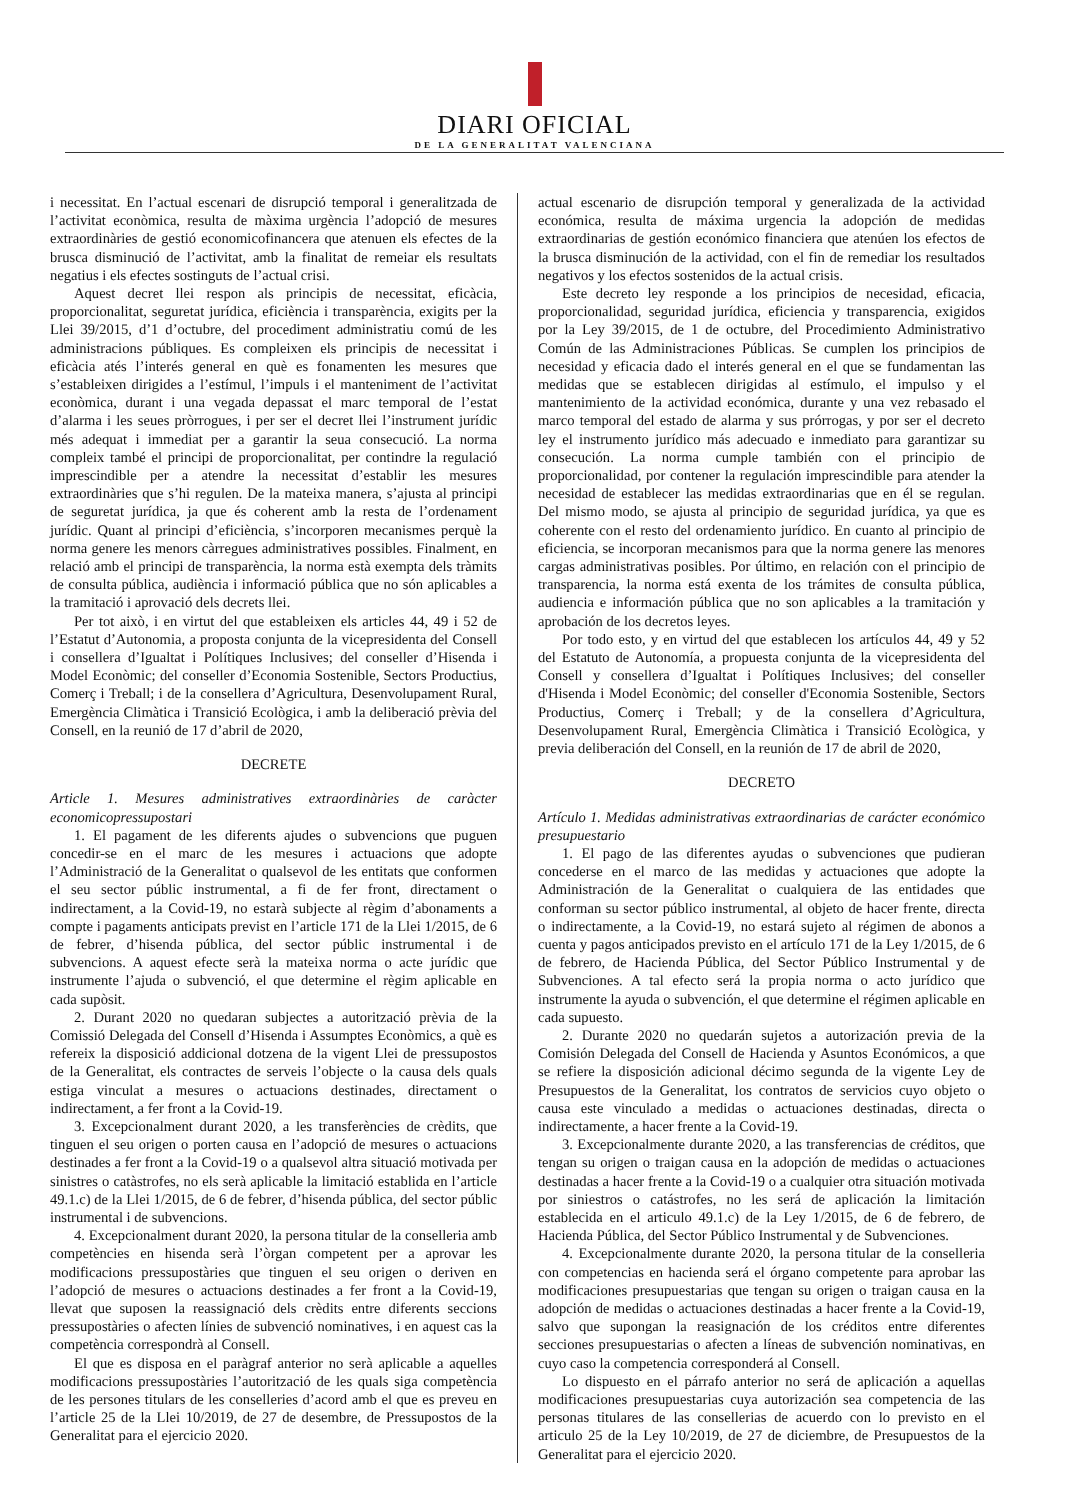DIARI OFICIAL
DE LA GENERALITAT VALENCIANA
i necessitat. En l’actual escenari de disrupció temporal i generalitzada de l’activitat econòmica, resulta de màxima urgència l’adopció de mesures extraordinàries de gestió economicofinancera que atenuen els efectes de la brusca disminució de l’activitat, amb la finalitat de remeiar els resultats negatius i els efectes sostinguts de l’actual crisi.
Aquest decret llei respon als principis de necessitat, eficàcia, proporcionalitat, seguretat jurídica, eficiència i transparència, exigits per la Llei 39/2015, d’1 d’octubre, del procediment administratiu comú de les administracions públiques. Es compleixen els principis de necessitat i eficàcia atés l’interés general en què es fonamenten les mesures que s’estableixen dirigides a l’estímul, l’impuls i el manteniment de l’activitat econòmica, durant i una vegada depassat el marc temporal de l’estat d’alarma i les seues pròrrogues, i per ser el decret llei l’instrument jurídic més adequat i immediat per a garantir la seua consecució. La norma compleix també el principi de proporcionalitat, per contindre la regulació imprescindible per a atendre la necessitat d’establir les mesures extraordinàries que s’hi regulen. De la mateixa manera, s’ajusta al principi de seguretat jurídica, ja que és coherent amb la resta de l’ordenament jurídic. Quant al principi d’eficiència, s’incorporen mecanismes perquè la norma genere les menors càrregues administratives possibles. Finalment, en relació amb el principi de transparència, la norma està exempta dels tràmits de consulta pública, audiència i informació pública que no són aplicables a la tramitació i aprovació dels decrets llei.
Per tot això, i en virtut del que estableixen els articles 44, 49 i 52 de l’Estatut d’Autonomia, a proposta conjunta de la vicepresidenta del Consell i consellera d’Igualtat i Polítiques Inclusives; del conseller d’Hisenda i Model Econòmic; del conseller d’Economia Sostenible, Sectors Productius, Comerç i Treball; i de la consellera d’Agricultura, Desenvolupament Rural, Emergència Climàtica i Transició Ecològica, i amb la deliberació prèvia del Consell, en la reunió de 17 d’abril de 2020,
DECRETE
Article 1. Mesures administratives extraordinàries de caràcter economicopressupostari
1. El pagament de les diferents ajudes o subvencions que puguen concedir-se en el marc de les mesures i actuacions que adopte l’Administració de la Generalitat o qualsevol de les entitats que conformen el seu sector públic instrumental, a fi de fer front, directament o indirectament, a la Covid-19, no estarà subjecte al règim d’abonaments a compte i pagaments anticipats previst en l’article 171 de la Llei 1/2015, de 6 de febrer, d’hisenda pública, del sector públic instrumental i de subvencions. A aquest efecte serà la mateixa norma o acte jurídic que instrumente l’ajuda o subvenció, el que determine el règim aplicable en cada supòsit.
2. Durant 2020 no quedaran subjectes a autorització prèvia de la Comissió Delegada del Consell d’Hisenda i Assumptes Econòmics, a què es refereix la disposició addicional dotzena de la vigent Llei de pressupostos de la Generalitat, els contractes de serveis l’objecte o la causa dels quals estiga vinculat a mesures o actuacions destinades, directament o indirectament, a fer front a la Covid-19.
3. Excepcionalment durant 2020, a les transferències de crèdits, que tinguen el seu origen o porten causa en l’adopció de mesures o actuacions destinades a fer front a la Covid-19 o a qualsevol altra situació motivada per sinistres o catàstrofes, no els serà aplicable la limitació establida en l’article 49.1.c) de la Llei 1/2015, de 6 de febrer, d’hisenda pública, del sector públic instrumental i de subvencions.
4. Excepcionalment durant 2020, la persona titular de la conselleria amb competències en hisenda serà l’òrgan competent per a aprovar les modificacions pressupostàries que tinguen el seu origen o deriven en l’adopció de mesures o actuacions destinades a fer front a la Covid-19, llevat que suposen la reassignació dels crèdits entre diferents seccions pressupostàries o afecten línies de subvenció nominatives, i en aquest cas la competència correspondrà al Consell.
El que es disposa en el paràgraf anterior no serà aplicable a aquelles modificacions pressupostàries l’autorització de les quals siga competència de les persones titulars de les conselleries d’acord amb el que es preveu en l’article 25 de la Llei 10/2019, de 27 de desembre, de Pressupostos de la Generalitat para el ejercicio 2020.
actual escenario de disrupción temporal y generalizada de la actividad económica, resulta de máxima urgencia la adopción de medidas extraordinarias de gestión económico financiera que atenúen los efectos de la brusca disminución de la actividad, con el fin de remediar los resultados negativos y los efectos sostenidos de la actual crisis.
Este decreto ley responde a los principios de necesidad, eficacia, proporcionalidad, seguridad jurídica, eficiencia y transparencia, exigidos por la Ley 39/2015, de 1 de octubre, del Procedimiento Administrativo Común de las Administraciones Públicas. Se cumplen los principios de necesidad y eficacia dado el interés general en el que se fundamentan las medidas que se establecen dirigidas al estímulo, el impulso y el mantenimiento de la actividad económica, durante y una vez rebasado el marco temporal del estado de alarma y sus prórrogas, y por ser el decreto ley el instrumento jurídico más adecuado e inmediato para garantizar su consecución. La norma cumple también con el principio de proporcionalidad, por contener la regulación imprescindible para atender la necesidad de establecer las medidas extraordinarias que en él se regulan. Del mismo modo, se ajusta al principio de seguridad jurídica, ya que es coherente con el resto del ordenamiento jurídico. En cuanto al principio de eficiencia, se incorporan mecanismos para que la norma genere las menores cargas administrativas posibles. Por último, en relación con el principio de transparencia, la norma está exenta de los trámites de consulta pública, audiencia e información pública que no son aplicables a la tramitación y aprobación de los decretos leyes.
Por todo esto, y en virtud del que establecen los artículos 44, 49 y 52 del Estatuto de Autonomía, a propuesta conjunta de la vicepresidenta del Consell y consellera d’Igualtat i Polítiques Inclusives; del conseller d'Hisenda i Model Econòmic; del conseller d'Economia Sostenible, Sectors Productius, Comerç i Treball; y de la consellera d’Agricultura, Desenvolupament Rural, Emergència Climàtica i Transició Ecològica, y previa deliberación del Consell, en la reunión de 17 de abril de 2020,
DECRETO
Artículo 1. Medidas administrativas extraordinarias de carácter económico presupuestario
1. El pago de las diferentes ayudas o subvenciones que pudieran concederse en el marco de las medidas y actuaciones que adopte la Administración de la Generalitat o cualquiera de las entidades que conforman su sector público instrumental, al objeto de hacer frente, directa o indirectamente, a la Covid-19, no estará sujeto al régimen de abonos a cuenta y pagos anticipados previsto en el artículo 171 de la Ley 1/2015, de 6 de febrero, de Hacienda Pública, del Sector Público Instrumental y de Subvenciones. A tal efecto será la propia norma o acto jurídico que instrumente la ayuda o subvención, el que determine el régimen aplicable en cada supuesto.
2. Durante 2020 no quedarán sujetos a autorización previa de la Comisión Delegada del Consell de Hacienda y Asuntos Económicos, a que se refiere la disposición adicional décimo segunda de la vigente Ley de Presupuestos de la Generalitat, los contratos de servicios cuyo objeto o causa este vinculado a medidas o actuaciones destinadas, directa o indirectamente, a hacer frente a la Covid-19.
3. Excepcionalmente durante 2020, a las transferencias de créditos, que tengan su origen o traigan causa en la adopción de medidas o actuaciones destinadas a hacer frente a la Covid-19 o a cualquier otra situación motivada por siniestros o catástrofes, no les será de aplicación la limitación establecida en el articulo 49.1.c) de la Ley 1/2015, de 6 de febrero, de Hacienda Pública, del Sector Público Instrumental y de Subvenciones.
4. Excepcionalmente durante 2020, la persona titular de la conselleria con competencias en hacienda será el órgano competente para aprobar las modificaciones presupuestarias que tengan su origen o traigan causa en la adopción de medidas o actuaciones destinadas a hacer frente a la Covid-19, salvo que supongan la reasignación de los créditos entre diferentes secciones presupuestarias o afecten a líneas de subvención nominativas, en cuyo caso la competencia corresponderá al Consell.
Lo dispuesto en el párrafo anterior no será de aplicación a aquellas modificaciones presupuestarias cuya autorización sea competencia de las personas titulares de las consellerias de acuerdo con lo previsto en el articulo 25 de la Ley 10/2019, de 27 de diciembre, de Presupuestos de la Generalitat para el ejercicio 2020.